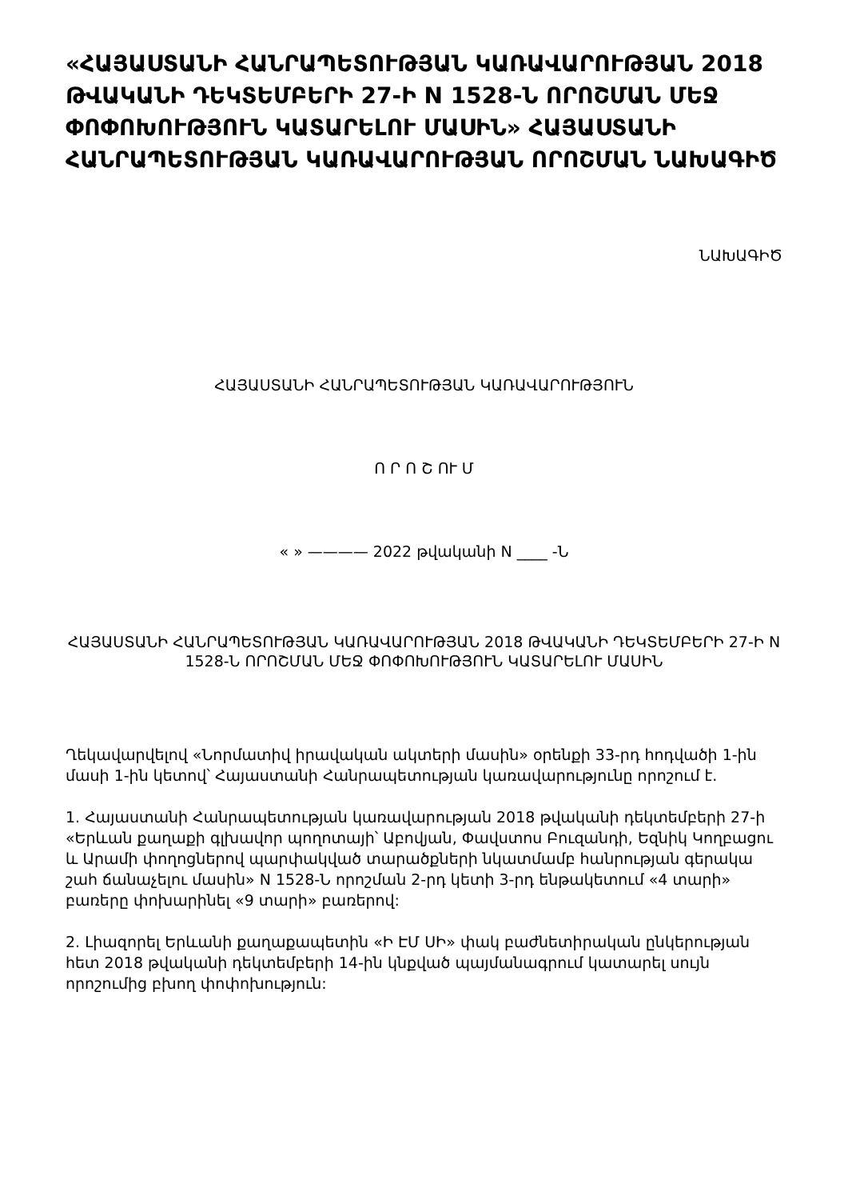«ՀԱՅԱՍՏԱՆԻ ՀԱՆՐԱՊԵՏՈՒԹՅԱՆ ԿԱՌԱՎԱՐՈՒԹՅԱՆ 2018 ԹՎԱԿԱՆԻ ԴԵԿՏԵՄԲԵՐԻ 27-Ի N 1528-Ն ՈՐՈՇՄԱՆ ՄԵՋ ՓՈՓՈԽՈՒԹՅՈՒՆ ԿԱՏԱՐԵԼՈՒ ՄԱՍԻՆ» ՀԱՅԱՍՏԱՆԻ ՀԱՆՐԱՊԵՏՈՒԹՅԱՆ ԿԱՌԱՎԱՐՈՒԹՅԱՆ ՈՐՈՇՄԱՆ ՆԱԽԱԳԻԾ
ՆԱԽԱԳԻԾ
ՀԱՅԱՍՏԱՆԻ ՀԱՆՐԱՊԵՏՈՒԹՅԱՆ ԿԱՌԱՎԱՐՈՒԹՅՈՒՆ
Ո Ր Ո Շ ՈՒ Մ
« » ———— 2022 թվականի N ____ -Ն
ՀԱՅԱՍՏԱՆԻ ՀԱՆՐԱՊԵՏՈՒԹՅԱՆ ԿԱՌԱՎԱՐՈՒԹՅԱՆ 2018 ԹՎԱԿԱՆԻ ԴԵԿՏԵՄԲԵՐԻ 27-Ի N 1528-Ն ՈՐՈՇՄԱՆ ՄԵՋ ՓՈՓՈԽՈՒԹՅՈՒՆ ԿԱՏԱՐԵԼՈՒ ՄԱՍԻՆ
Ղեկավարվելով «Նորմատիվ իրավական ակտերի մասին» օրենքի 33-րդ հոդվածի 1-ին մասի 1-ին կետով՝ Հայաստանի Հանրապետության կառավարությունը որոշում է.
1. Հայաստանի Հանրապետության կառավարության 2018 թվականի դեկտեմբերի 27-ի «Երևան քաղաքի գլխավոր պողոտայի՝ Աբովյան, Փավստոս Բուզանդի, Եզնիկ Կողբացու և Արամի փողոցներով պարփակված տարածքների նկատմամբ հանրության գերակա շահ ճանաչելու մասին» N 1528-Ն որոշման 2-րդ կետի 3-րդ ենթակետում «4 տարի» բառերը փոխարինել «9 տարի» բառերով:
2. Լիազորել Երևանի քաղաքապետին «Ի ԷՄ ՍԻ» փակ բաժնետիրական ընկերության հետ 2018 թվականի դեկտեմբերի 14-ին կնքված պայմանագրում կատարել սույն որոշումից բխող փոփոխություն: